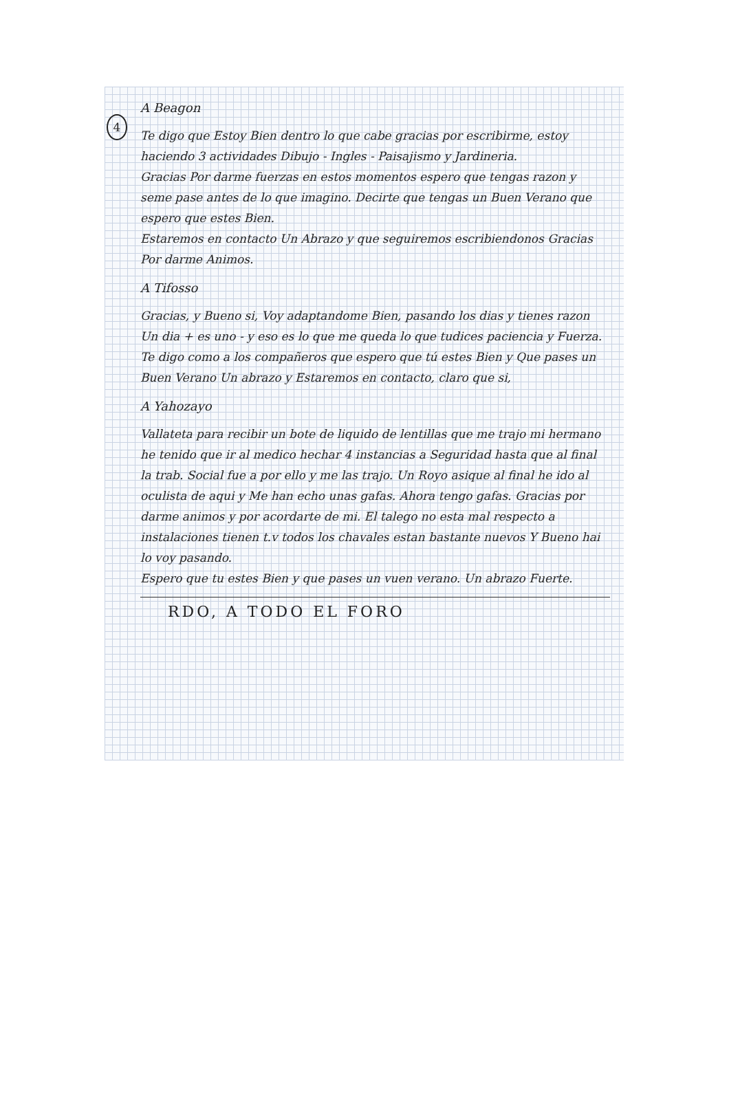4
A Beagon
Te digo que Estoy Bien dentro lo que cabe gracias por escribirme, estoy haciendo 3 actividades Dibujo - Ingles - Paisajismo y Jardineria.
Gracias Por darme fuerzas en estos momentos espero que tengas razon y seme pase antes de lo que imagino. Decirte que tengas un Buen Verano que espero que estes Bien.
Estaremos en contacto Un Abrazo y que seguiremos escribiendonos Gracias Por darme Animos.
A Tifosso
Gracias, y Bueno si, Voy adaptandome Bien, pasando los dias y tienes razon Un dia + es uno - y eso es lo que me queda lo que tudices paciencia y Fuerza.
Te digo como a los compañeros que espero que tú estes Bien y Que pases un Buen Verano Un abrazo y Estaremos en contacto, claro que si,
A Yahozayo
Vallateta para recibir un bote de liquido de lentillas que me trajo mi hermano he tenido que ir al medico hechar 4 instancias a Seguridad hasta que al final la trab. Social fue a por ello y me las trajo. Un Royo asique al final he ido al oculista de aqui y Me han echo unas gafas. Ahora tengo gafas. Gracias por darme animos y por acordarte de mi. El talego no esta mal respecto a instalaciones tienen t.v todos los chavales estan bastante nuevos Y Bueno hai lo voy pasando.
Espero que tu estes Bien y que pases un vuen verano. Un abrazo Fuerte.
RDO, A TODO EL FORO